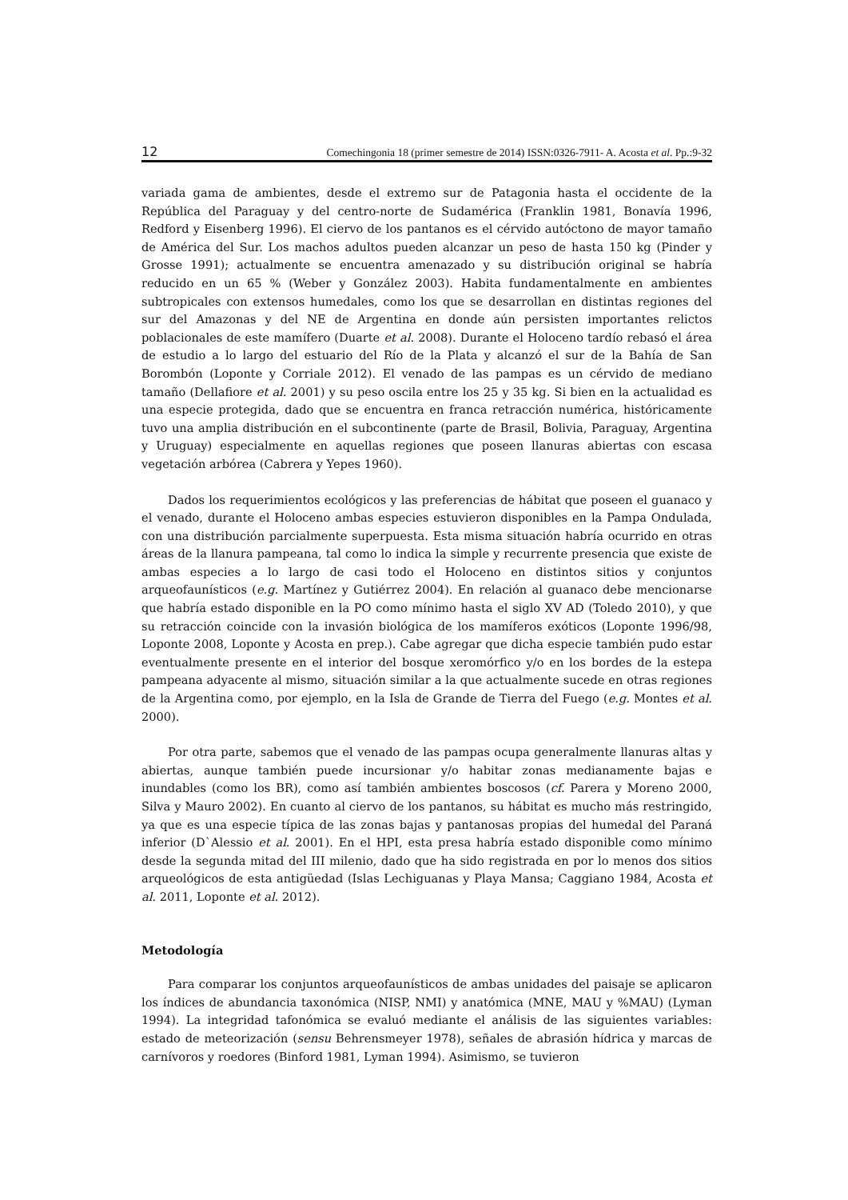12 Comechingonia 18 (primer semestre de 2014) ISSN:0326-7911- A. Acosta et al. Pp.:9-32
variada gama de ambientes, desde el extremo sur de Patagonia hasta el occidente de la República del Paraguay y del centro-norte de Sudamérica (Franklin 1981, Bonavía 1996, Redford y Eisenberg 1996). El ciervo de los pantanos es el cérvido autóctono de mayor tamaño de América del Sur. Los machos adultos pueden alcanzar un peso de hasta 150 kg (Pinder y Grosse 1991); actualmente se encuentra amenazado y su distribución original se habría reducido en un 65 % (Weber y González 2003). Habita fundamentalmente en ambientes subtropicales con extensos humedales, como los que se desarrollan en distintas regiones del sur del Amazonas y del NE de Argentina en donde aún persisten importantes relictos poblacionales de este mamífero (Duarte et al. 2008). Durante el Holoceno tardío rebasó el área de estudio a lo largo del estuario del Río de la Plata y alcanzó el sur de la Bahía de San Borombón (Loponte y Corriale 2012). El venado de las pampas es un cérvido de mediano tamaño (Dellafiore et al. 2001) y su peso oscila entre los 25 y 35 kg. Si bien en la actualidad es una especie protegida, dado que se encuentra en franca retracción numérica, históricamente tuvo una amplia distribución en el subcontinente (parte de Brasil, Bolivia, Paraguay, Argentina y Uruguay) especialmente en aquellas regiones que poseen llanuras abiertas con escasa vegetación arbórea (Cabrera y Yepes 1960).
Dados los requerimientos ecológicos y las preferencias de hábitat que poseen el guanaco y el venado, durante el Holoceno ambas especies estuvieron disponibles en la Pampa Ondulada, con una distribución parcialmente superpuesta. Esta misma situación habría ocurrido en otras áreas de la llanura pampeana, tal como lo indica la simple y recurrente presencia que existe de ambas especies a lo largo de casi todo el Holoceno en distintos sitios y conjuntos arqueofaunísticos (e.g. Martínez y Gutiérrez 2004). En relación al guanaco debe mencionarse que habría estado disponible en la PO como mínimo hasta el siglo XV AD (Toledo 2010), y que su retracción coincide con la invasión biológica de los mamíferos exóticos (Loponte 1996/98, Loponte 2008, Loponte y Acosta en prep.). Cabe agregar que dicha especie también pudo estar eventualmente presente en el interior del bosque xeromórfico y/o en los bordes de la estepa pampeana adyacente al mismo, situación similar a la que actualmente sucede en otras regiones de la Argentina como, por ejemplo, en la Isla de Grande de Tierra del Fuego (e.g. Montes et al. 2000).
Por otra parte, sabemos que el venado de las pampas ocupa generalmente llanuras altas y abiertas, aunque también puede incursionar y/o habitar zonas medianamente bajas e inundables (como los BR), como así también ambientes boscosos (cf. Parera y Moreno 2000, Silva y Mauro 2002). En cuanto al ciervo de los pantanos, su hábitat es mucho más restringido, ya que es una especie típica de las zonas bajas y pantanosas propias del humedal del Paraná inferior (D`Alessio et al. 2001). En el HPI, esta presa habría estado disponible como mínimo desde la segunda mitad del III milenio, dado que ha sido registrada en por lo menos dos sitios arqueológicos de esta antigüedad (Islas Lechiguanas y Playa Mansa; Caggiano 1984, Acosta et al. 2011, Loponte et al. 2012).
Metodología
Para comparar los conjuntos arqueofaunísticos de ambas unidades del paisaje se aplicaron los índices de abundancia taxonómica (NISP, NMI) y anatómica (MNE, MAU y %MAU) (Lyman 1994). La integridad tafonómica se evaluó mediante el análisis de las siguientes variables: estado de meteorización (sensu Behrensmeyer 1978), señales de abrasión hídrica y marcas de carnívoros y roedores (Binford 1981, Lyman 1994). Asimismo, se tuvieron